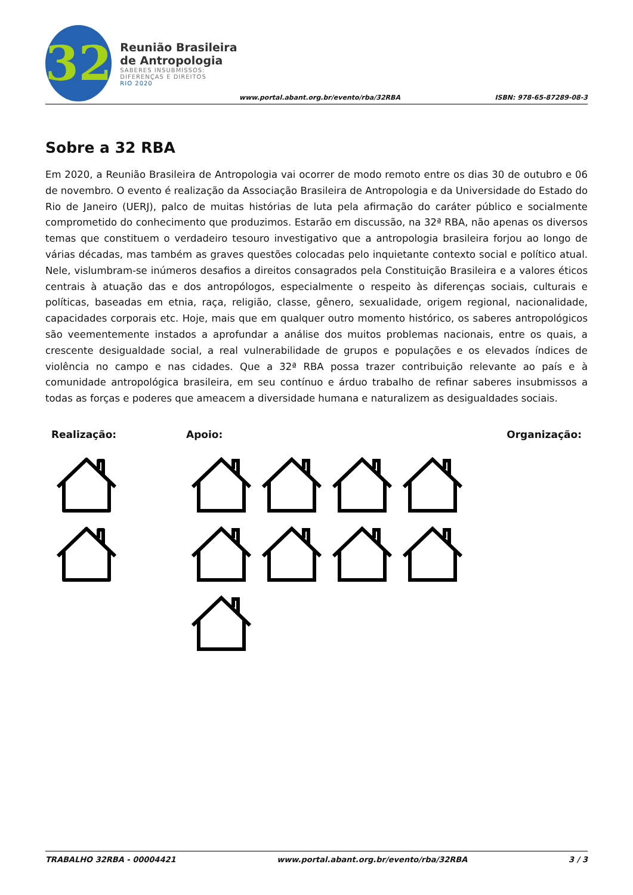32
Reunião Brasileira de Antropologia
SABERES INSUBMISSOS:
DIFERENÇAS E DIREITOS
RIO 2020
www.portal.abant.org.br/evento/rba/32RBA
ISBN: 978-65-87289-08-3
Sobre a 32 RBA
Em 2020, a Reunião Brasileira de Antropologia vai ocorrer de modo remoto entre os dias 30 de outubro e 06 de novembro. O evento é realização da Associação Brasileira de Antropologia e da Universidade do Estado do Rio de Janeiro (UERJ), palco de muitas histórias de luta pela afirmação do caráter público e socialmente comprometido do conhecimento que produzimos. Estarão em discussão, na 32ª RBA, não apenas os diversos temas que constituem o verdadeiro tesouro investigativo que a antropologia brasileira forjou ao longo de várias décadas, mas também as graves questões colocadas pelo inquietante contexto social e político atual. Nele, vislumbram-se inúmeros desafios a direitos consagrados pela Constituição Brasileira e a valores éticos centrais à atuação das e dos antropólogos, especialmente o respeito às diferenças sociais, culturais e políticas, baseadas em etnia, raça, religião, classe, gênero, sexualidade, origem regional, nacionalidade, capacidades corporais etc. Hoje, mais que em qualquer outro momento histórico, os saberes antropológicos são veementemente instados a aprofundar a análise dos muitos problemas nacionais, entre os quais, a crescente desigualdade social, a real vulnerabilidade de grupos e populações e os elevados índices de violência no campo e nas cidades. Que a 32ª RBA possa trazer contribuição relevante ao país e à comunidade antropológica brasileira, em seu contínuo e árduo trabalho de refinar saberes insubmissos a todas as forças e poderes que ameacem a diversidade humana e naturalizem as desigualdades sociais.
Realização: Apoio: Organização:
TRABALHO 32RBA - 00004421 www.portal.abant.org.br/evento/rba/32RBA 3 / 3